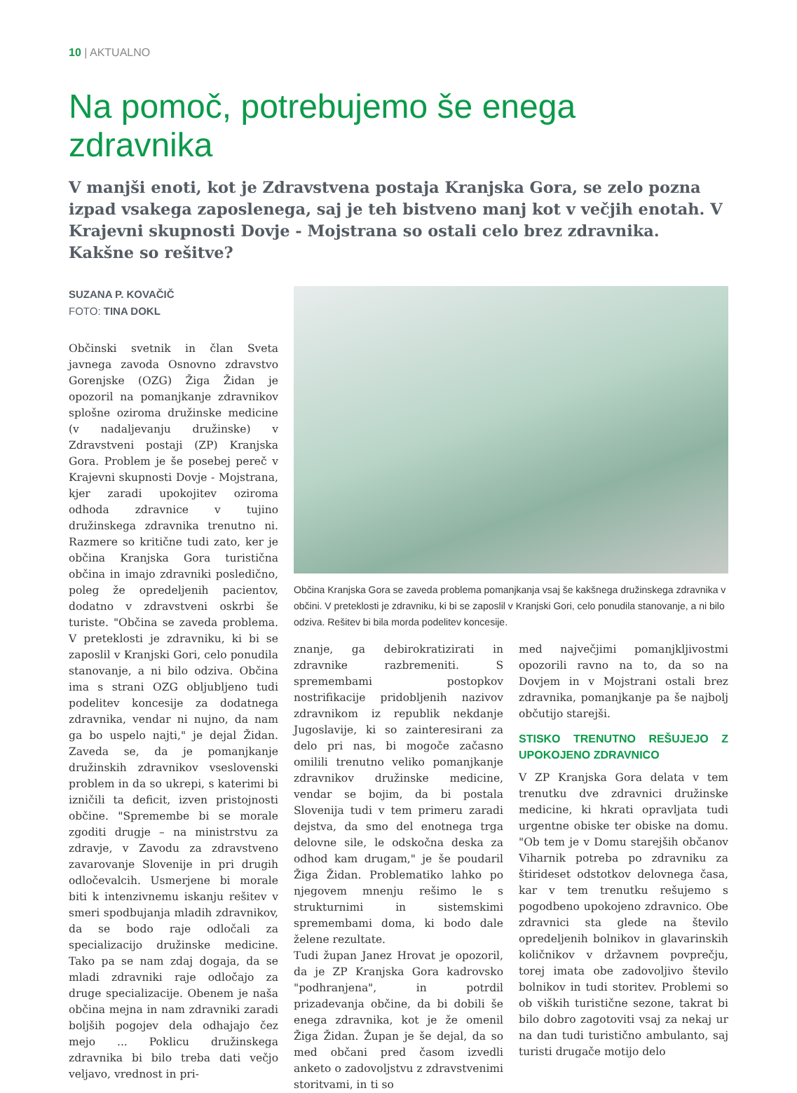10 | AKTUALNO
Na pomoč, potrebujemo še enega zdravnika
V manjši enoti, kot je Zdravstvena postaja Kranjska Gora, se zelo pozna izpad vsakega zaposlenega, saj je teh bistveno manj kot v večjih enotah. V Krajevni skupnosti Dovje - Mojstrana so ostali celo brez zdravnika. Kakšne so rešitve?
SUZANA P. KOVAČIČ
FOTO: TINA DOKL
Občinski svetnik in član Sveta javnega zavoda Osnovno zdravstvo Gorenjske (OZG) Žiga Židan je opozoril na pomanjkanje zdravnikov splošne oziroma družinske medicine (v nadaljevanju družinske) v Zdravstveni postaji (ZP) Kranjska Gora. Problem je še posebej pereč v Krajevni skupnosti Dovje - Mojstrana, kjer zaradi upokojitev oziroma odhoda zdravnice v tujino družinskega zdravnika trenutno ni. Razmere so kritične tudi zato, ker je občina Kranjska Gora turistična občina in imajo zdravniki posledično, poleg že opredeljenih pacientov, dodatno v zdravstveni oskrbi še turiste. "Občina se zaveda problema. V preteklosti je zdravniku, ki bi se zaposlil v Kranjski Gori, celo ponudila stanovanje, a ni bilo odziva. Občina ima s strani OZG obljubljeno tudi podelitev koncesije za dodatnega zdravnika, vendar ni nujno, da nam ga bo uspelo najti," je dejal Židan. Zaveda se, da je pomanjkanje družinskih zdravnikov vseslovenski problem in da so ukrepi, s katerimi bi izničili ta deficit, izven pristojnosti občine. "Spremembe bi se morale zgoditi drugje – na ministrstvu za zdravje, v Zavodu za zdravstveno zavarovanje Slovenije in pri drugih odločevalcih. Usmerjene bi morale biti k intenzivnemu iskanju rešitev v smeri spodbujanja mladih zdravnikov, da se bodo raje odločali za specializacijo družinske medicine. Tako pa se nam zdaj dogaja, da se mladi zdravniki raje odločajo za druge specializacije. Obenem je naša občina mejna in nam zdravniki zaradi boljših pogojev dela odhajajo čez mejo ... Poklicu družinskega zdravnika bi bilo treba dati večjo veljavo, vrednost in pri-
Občina Kranjska Gora se zaveda problema pomanjkanja vsaj še kakšnega družinskega zdravnika v občini. V preteklosti je zdravniku, ki bi se zaposlil v Kranjski Gori, celo ponudila stanovanje, a ni bilo odziva. Rešitev bi bila morda podelitev koncesije.
znanje, ga debirokratizirati in zdravnike razbremeniti. S spremembami postopkov nostrifikacije pridobljenih nazivov zdravnikom iz republik nekdanje Jugoslavije, ki so zainteresirani za delo pri nas, bi mogoče začasno omilili trenutno veliko pomanjkanje zdravnikov družinske medicine, vendar se bojim, da bi postala Slovenija tudi v tem primeru zaradi dejstva, da smo del enotnega trga delovne sile, le odskočna deska za odhod kam drugam," je še poudaril Žiga Židan. Problematiko lahko po njegovem mnenju rešimo le s strukturnimi in sistemskimi spremembami doma, ki bodo dale želene rezultate.
Tudi župan Janez Hrovat je opozoril, da je ZP Kranjska Gora kadrovsko "podhranjena", in potrdil prizadevanja občine, da bi dobili še enega zdravnika, kot je že omenil Žiga Židan. Župan je še dejal, da so med občani pred časom izvedli anketo o zadovoljstvu z zdravstvenimi storitvami, in ti so
med največjimi pomanjkljivostmi opozorili ravno na to, da so na Dovjem in v Mojstrani ostali brez zdravnika, pomanjkanje pa še najbolj občutijo starejši.
STISKO TRENUTNO REŠUJEJO Z UPOKOJENO ZDRAVNICO
V ZP Kranjska Gora delata v tem trenutku dve zdravnici družinske medicine, ki hkrati opravljata tudi urgentne obiske ter obiske na domu. "Ob tem je v Domu starejših občanov Viharnik potreba po zdravniku za štirideset odstotkov delovnega časa, kar v tem trenutku rešujemo s pogodbeno upokojeno zdravnico. Obe zdravnici sta glede na število opredeljenih bolnikov in glavarinskih količnikov v državnem povprečju, torej imata obe zadovoljivo število bolnikov in tudi storitev. Problemi so ob viških turistične sezone, takrat bi bilo dobro zagotoviti vsaj za nekaj ur na dan tudi turistično ambulanto, saj turisti drugače motijo delo